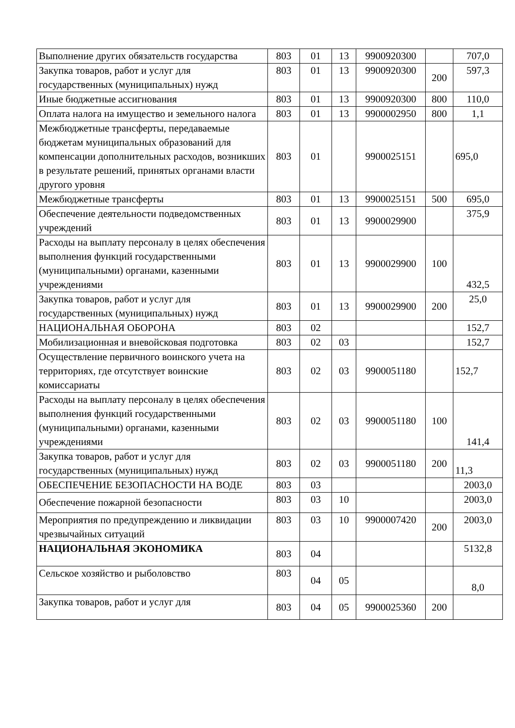| Выполнение других обязательств государства | 803 | 01 | 13 | 9900920300 | | 707,0 |
| Закупка товаров, работ и услуг для государственных (муниципальных) нужд | 803 | 01 | 13 | 9900920300 | 200 | 597,3 |
| Иные бюджетные ассигнования | 803 | 01 | 13 | 9900920300 | 800 | 110,0 |
| Оплата налога на имущество и земельного налога | 803 | 01 | 13 | 9900002950 | 800 | 1,1 |
| Межбюджетные трансферты, передаваемые бюджетам муниципальных образований для компенсации дополнительных расходов, возникших в результате решений, принятых органами власти другого уровня | 803 | 01 | | 9900025151 | | 695,0 |
| Межбюджетные трансферты | 803 | 01 | 13 | 9900025151 | 500 | 695,0 |
| Обеспечение деятельности подведомственных учреждений | 803 | 01 | 13 | 9900029900 | | 375,9 |
| Расходы на выплату персоналу в целях обеспечения выполнения функций государственными (муниципальными) органами, казенными учреждениями | 803 | 01 | 13 | 9900029900 | 100 | 432,5 |
| Закупка товаров, работ и услуг для государственных (муниципальных) нужд | 803 | 01 | 13 | 9900029900 | 200 | 25,0 |
| НАЦИОНАЛЬНАЯ ОБОРОНА | 803 | 02 | | | | 152,7 |
| Мобилизационная и вневойсковая подготовка | 803 | 02 | 03 | | | 152,7 |
| Осуществление первичного воинского учета на территориях, где отсутствует воинские комиссариаты | 803 | 02 | 03 | 9900051180 | | 152,7 |
| Расходы на выплату персоналу в целях обеспечения выполнения функций государственными (муниципальными) органами, казенными учреждениями | 803 | 02 | 03 | 9900051180 | 100 | 141,4 |
| Закупка товаров, работ и услуг для государственных (муниципальных) нужд | 803 | 02 | 03 | 9900051180 | 200 | 11,3 |
| ОБЕСПЕЧЕНИЕ БЕЗОПАСНОСТИ НА ВОДЕ | 803 | 03 | | | | 2003,0 |
| Обеспечение пожарной безопасности | 803 | 03 | 10 | | | 2003,0 |
| Мероприятия по предупреждению и ликвидации чрезвычайных ситуаций | 803 | 03 | 10 | 9900007420 | 200 | 2003,0 |
| НАЦИОНАЛЬНАЯ ЭКОНОМИКА | 803 | 04 | | | | 5132,8 |
| Сельское хозяйство и рыболовство | 803 | 04 | 05 | | | 8,0 |
| Закупка товаров, работ и услуг для | 803 | 04 | 05 | 9900025360 | 200 | |